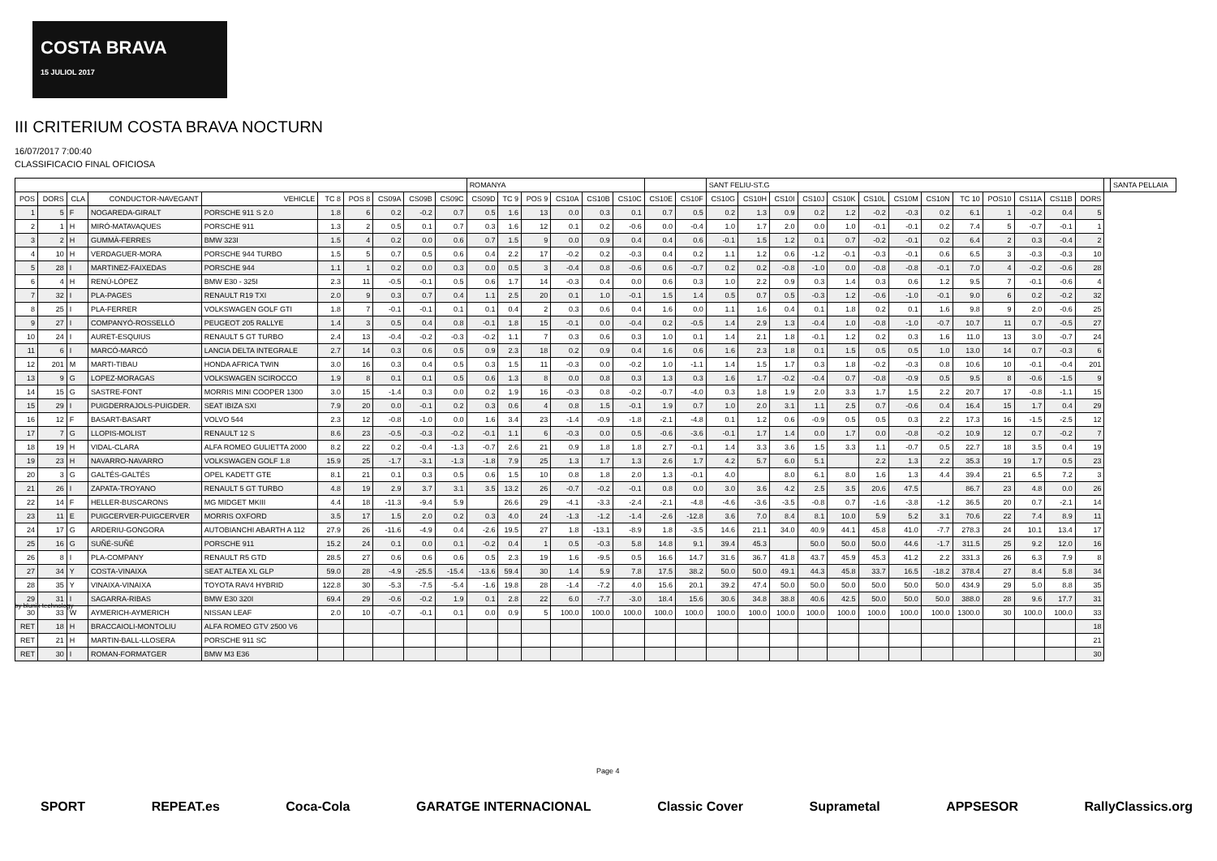COSTA BRAVA
15 JULIOL 2017
III CRITERIUM COSTA BRAVA NOCTURN
16/07/2017 7:00:40
CLASSIFICACIO FINAL OFICIOSA
| | | | | | | | | | | ROMANYA | | | | | | | | SANT FELIU-ST.G | | | | | | | | | | | | | | SANTA PELLAIA |
| --- | --- | --- | --- | --- | --- | --- | --- | --- | --- | --- | --- | --- | --- | --- | --- | --- | --- | --- | --- | --- | --- | --- | --- | --- | --- | --- | --- | --- | --- | --- | --- | --- |
| POS | DORS | CLA | CONDUCTOR-NAVEGANT | VEHICLE | TC 8 | POS 8 | CS09A | CS09B | CS09C | CS09D | TC 9 | POS 9 | CS10A | CS10B | CS10C | CS10E | CS10F | CS10G | CS10H | CS10I | CS10J | CS10K | CS10L | CS10M | CS10N | TC 10 | POS10 | CS11A | CS11B | DORS | | |
| 1 | 5 | F | NOGAREDA-GIRALT | PORSCHE 911 S 2.0 | 1.8 | 6 | 0.2 | -0.2 | 0.7 | 0.5 | 1.6 | 13 | 0.0 | 0.3 | 0.1 | 0.7 | 0.5 | 0.2 | 1.3 | 0.9 | 0.2 | 1.2 | -0.2 | -0.3 | 0.2 | 6.1 | 1 | -0.2 | 0.4 | 5 | | |
| 2 | 1 | H | MIRÓ-MATAVAQUES | PORSCHE 911 | 1.3 | 2 | 0.5 | 0.1 | 0.7 | 0.3 | 1.6 | 12 | 0.1 | 0.2 | -0.6 | 0.0 | -0.4 | 1.0 | 1.7 | 2.0 | 0.0 | 1.0 | -0.1 | -0.1 | 0.2 | 7.4 | 5 | -0.7 | -0.1 | 1 | | |
| 3 | 2 | H | GUMMÀ-FERRES | BMW 323I | 1.5 | 4 | 0.2 | 0.0 | 0.6 | 0.7 | 1.5 | 9 | 0.0 | 0.9 | 0.4 | 0.4 | 0.6 | -0.1 | 1.5 | 1.2 | 0.1 | 0.7 | -0.2 | -0.1 | 0.2 | 6.4 | 2 | 0.3 | -0.4 | 2 | | |
| 4 | 10 | H | VERDAGUER-MORA | PORSCHE 944 TURBO | 1.5 | 5 | 0.7 | 0.5 | 0.6 | 0.4 | 2.2 | 17 | -0.2 | 0.2 | -0.3 | 0.4 | 0.2 | 1.1 | 1.2 | 0.6 | -1.2 | -0.1 | -0.3 | -0.1 | 0.6 | 6.5 | 3 | -0.3 | -0.3 | 10 | | |
| 5 | 28 | I | MARTINEZ-FAIXEDAS | PORSCHE 944 | 1.1 | 1 | 0.2 | 0.0 | 0.3 | 0.0 | 0.5 | 3 | -0.4 | 0.8 | -0.6 | 0.6 | -0.7 | 0.2 | 0.2 | -0.8 | -1.0 | 0.0 | -0.8 | -0.8 | -0.1 | 7.0 | 4 | -0.2 | -0.6 | 28 | | |
| 6 | 4 | H | RENÚ-LÓPEZ | BMW E30 - 325I | 2.3 | 11 | -0.5 | -0.1 | 0.5 | 0.6 | 1.7 | 14 | -0.3 | 0.4 | 0.0 | 0.6 | 0.3 | 1.0 | 2.2 | 0.9 | 0.3 | 1.4 | 0.3 | 0.6 | 1.2 | 9.5 | 7 | -0.1 | -0.6 | 4 | | |
| 7 | 32 | I | PLA-PAGES | RENAULT R19 TXI | 2.0 | 9 | 0.3 | 0.7 | 0.4 | 1.1 | 2.5 | 20 | 0.1 | 1.0 | -0.1 | 1.5 | 1.4 | 0.5 | 0.7 | 0.5 | -0.3 | 1.2 | -0.6 | -1.0 | -0.1 | 9.0 | 6 | 0.2 | -0.2 | 32 | | |
| 8 | 25 | I | PLA-FERRER | VOLKSWAGEN GOLF GTI | 1.8 | 7 | -0.1 | -0.1 | 0.1 | 0.1 | 0.4 | 2 | 0.3 | 0.6 | 0.4 | 1.6 | 0.0 | 1.1 | 1.6 | 0.4 | 0.1 | 1.8 | 0.2 | 0.1 | 1.6 | 9.8 | 9 | 2.0 | -0.6 | 25 | | |
| 9 | 27 | I | COMPANYÓ-ROSSELLÓ | PEUGEOT 205 RALLYE | 1.4 | 3 | 0.5 | 0.4 | 0.8 | -0.1 | 1.8 | 15 | -0.1 | 0.0 | -0.4 | 0.2 | -0.5 | 1.4 | 2.9 | 1.3 | -0.4 | 1.0 | -0.8 | -1.0 | -0.7 | 10.7 | 11 | 0.7 | -0.5 | 27 | | |
| 10 | 24 | I | AURET-ESQUIUS | RENAULT 5 GT TURBO | 2.4 | 13 | -0.4 | -0.2 | -0.3 | -0.2 | 1.1 | 7 | 0.3 | 0.6 | 0.3 | 1.0 | 0.1 | 1.4 | 2.1 | 1.8 | -0.1 | 1.2 | 0.2 | 0.3 | 1.6 | 11.0 | 13 | 3.0 | -0.7 | 24 | | |
| 11 | 6 | I | MARCÓ-MARCÓ | LANCIA DELTA INTEGRALE | 2.7 | 14 | 0.3 | 0.6 | 0.5 | 0.9 | 2.3 | 18 | 0.2 | 0.9 | 0.4 | 1.6 | 0.6 | 1.6 | 2.3 | 1.8 | 0.1 | 1.5 | 0.5 | 0.5 | 1.0 | 13.0 | 14 | 0.7 | -0.3 | 6 | | |
| 12 | 201 | M | MARTI-TIBAU | HONDA AFRICA TWIN | 3.0 | 16 | 0.3 | 0.4 | 0.5 | 0.3 | 1.5 | 11 | -0.3 | 0.0 | -0.2 | 1.0 | -1.1 | 1.4 | 1.5 | 1.7 | 0.3 | 1.8 | -0.2 | -0.3 | 0.8 | 10.6 | 10 | -0.1 | -0.4 | 201 | | |
| 13 | 9 | G | LOPEZ-MORAGAS | VOLKSWAGEN SCIROCCO | 1.9 | 8 | 0.1 | 0.1 | 0.5 | 0.6 | 1.3 | 8 | 0.0 | 0.8 | 0.3 | 1.3 | 0.3 | 1.6 | 1.7 | -0.2 | -0.4 | 0.7 | -0.8 | -0.9 | 0.5 | 9.5 | 8 | -0.6 | -1.5 | 9 | | |
| 14 | 15 | G | SASTRE-FONT | MORRIS MINI COOPER 1300 | 3.0 | 15 | -1.4 | 0.3 | 0.0 | 0.2 | 1.9 | 16 | -0.3 | 0.8 | -0.2 | -0.7 | -4.0 | 0.3 | 1.8 | 1.9 | 2.0 | 3.3 | 1.7 | 1.5 | 2.2 | 20.7 | 17 | -0.8 | -1.1 | 15 | | |
| 15 | 29 | I | PUIGDERRAJOLS-PUIGDER. | SEAT IBIZA SXI | 7.9 | 20 | 0.0 | -0.1 | 0.2 | 0.3 | 0.6 | 4 | 0.8 | 1.5 | -0.1 | 1.9 | 0.7 | 1.0 | 2.0 | 3.1 | 1.1 | 2.5 | 0.7 | -0.6 | 0.4 | 16.4 | 15 | 1.7 | 0.4 | 29 | | |
| 16 | 12 | F | BASART-BASART | VOLVO 544 | 2.3 | 12 | -0.8 | -1.0 | 0.0 | 1.6 | 3.4 | 23 | -1.4 | -0.9 | -1.8 | -2.1 | -4.8 | 0.1 | 1.2 | 0.6 | -0.9 | 0.5 | 0.5 | 0.3 | 2.2 | 17.3 | 16 | -1.5 | -2.5 | 12 | | |
| 17 | 7 | G | LLOPIS-MOLIST | RENAULT 12 S | 8.6 | 23 | -0.5 | -0.3 | -0.2 | -0.1 | 1.1 | 6 | -0.3 | 0.0 | 0.5 | -0.6 | -3.6 | -0.1 | 1.7 | 1.4 | 0.0 | 1.7 | 0.0 | -0.8 | -0.2 | 10.9 | 12 | 0.7 | -0.2 | 7 | | |
| 18 | 19 | H | VIDAL-CLARA | ALFA ROMEO GULIETTA 2000 | 8.2 | 22 | 0.2 | -0.4 | -1.3 | -0.7 | 2.6 | 21 | 0.9 | 1.8 | 1.8 | 2.7 | -0.1 | 1.4 | 3.3 | 3.6 | 1.5 | 3.3 | 1.1 | -0.7 | 0.5 | 22.7 | 18 | 3.5 | 0.4 | 19 | | |
| 19 | 23 | H | NAVARRO-NAVARRO | VOLKSWAGEN GOLF 1.8 | 15.9 | 25 | -1.7 | -3.1 | -1.3 | -1.8 | 7.9 | 25 | 1.3 | 1.7 | 1.3 | 2.6 | 1.7 | 4.2 | 5.7 | 6.0 | 5.1 | | 2.2 | 1.3 | 2.2 | 35.3 | 19 | 1.7 | 0.5 | 23 | | |
| 20 | 3 | G | GALTÉS-GALTÉS | OPEL KADETT GTE | 8.1 | 21 | 0.1 | 0.3 | 0.5 | 0.6 | 1.5 | 10 | 0.8 | 1.8 | 2.0 | 1.3 | -0.1 | 4.0 | | 8.0 | 6.1 | 8.0 | 1.6 | 1.3 | 4.4 | 39.4 | 21 | 6.5 | 7.2 | 3 | | |
| 21 | 26 | I | ZAPATA-TROYANO | RENAULT 5 GT TURBO | 4.8 | 19 | 2.9 | 3.7 | 3.1 | 3.5 | 13.2 | 26 | -0.7 | -0.2 | -0.1 | 0.8 | 0.0 | 3.0 | 3.6 | 4.2 | 2.5 | 3.5 | 20.6 | 47.5 | | 86.7 | 23 | 4.8 | 0.0 | 26 | | |
| 22 | 14 | F | HELLER-BUSCARONS | MG MIDGET MKIII | 4.4 | 18 | -11.3 | -9.4 | 5.9 | | 26.6 | 29 | -4.1 | -3.3 | -2.4 | -2.1 | -4.8 | -4.6 | -3.6 | -3.5 | -0.8 | 0.7 | -1.6 | -3.8 | -1.2 | 36.5 | 20 | 0.7 | -2.1 | 14 | | |
| 23 | 11 | E | PUIGCERVER-PUIGCERVER | MORRIS OXFORD | 3.5 | 17 | 1.5 | 2.0 | 0.2 | 0.3 | 4.0 | 24 | -1.3 | -1.2 | -1.4 | -2.6 | -12.8 | 3.6 | 7.0 | 8.4 | 8.1 | 10.0 | 5.9 | 5.2 | 3.1 | 70.6 | 22 | 7.4 | 8.9 | 11 | | |
| 24 | 17 | G | ARDERIU-GONGORA | AUTOBIANCHI ABARTH A 112 | 27.9 | 26 | -11.6 | -4.9 | 0.4 | -2.6 | 19.5 | 27 | 1.8 | -13.1 | -8.9 | 1.8 | -3.5 | 14.6 | 21.1 | 34.0 | 40.9 | 44.1 | 45.8 | 41.0 | -7.7 | 278.3 | 24 | 10.1 | 13.4 | 17 | | |
| 25 | 16 | G | SUÑÉ-SUÑÉ | PORSCHE 911 | 15.2 | 24 | 0.1 | 0.0 | 0.1 | -0.2 | 0.4 | 1 | 0.5 | -0.3 | 5.8 | 14.8 | 9.1 | 39.4 | 45.3 | | 50.0 | 50.0 | 50.0 | 44.6 | -1.7 | 311.5 | 25 | 9.2 | 12.0 | 16 | | |
| 26 | 8 | I | PLA-COMPANY | RENAULT R5 GTD | 28.5 | 27 | 0.6 | 0.6 | 0.6 | 0.5 | 2.3 | 19 | 1.6 | -9.5 | 0.5 | 16.6 | 14.7 | 31.6 | 36.7 | 41.8 | 43.7 | 45.9 | 45.3 | 41.2 | 2.2 | 331.3 | 26 | 6.3 | 7.9 | 8 | | |
| 27 | 34 | Y | COSTA-VINAIXA | SEAT ALTEA XL GLP | 59.0 | 28 | -4.9 | -25.5 | -15.4 | -13.6 | 59.4 | 30 | 1.4 | 5.9 | 7.8 | 17.5 | 38.2 | 50.0 | 50.0 | 49.1 | 44.3 | 45.8 | 33.7 | 16.5 | -18.2 | 378.4 | 27 | 8.4 | 5.8 | 34 | | |
| 28 | 35 | Y | VINAIXA-VINAIXA | TOYOTA RAV4 HYBRID | 122.8 | 30 | -5.3 | -7.5 | -5.4 | -1.6 | 19.8 | 28 | -1.4 | -7.2 | 4.0 | 15.6 | 20.1 | 39.2 | 47.4 | 50.0 | 50.0 | 50.0 | 50.0 | 50.0 | 50.0 | 434.9 | 29 | 5.0 | 8.8 | 35 | | |
| 29 | 31 | I | SAGARRA-RIBAS | BMW E30 320I | 69.4 | 29 | -0.6 | -0.2 | 1.9 | 0.1 | 2.8 | 22 | 6.0 | -7.7 | -3.0 | 18.4 | 15.6 | 30.6 | 34.8 | 38.8 | 40.6 | 42.5 | 50.0 | 50.0 | 50.0 | 388.0 | 28 | 9.6 | 17.7 | 31 | | |
| 30 | 33 | W | AYMERICH-AYMERICH | NISSAN LEAF | 2.0 | 10 | -0.7 | -0.1 | 0.1 | 0.0 | 0.9 | 5 | 100.0 | 100.0 | 100.0 | 100.0 | 100.0 | 100.0 | 100.0 | 100.0 | 100.0 | 100.0 | 100.0 | 100.0 | 100.0 | 1300.0 | 30 | 100.0 | 100.0 | 33 | | |
| RET | 18 | H | BRACCAIOLI-MONTOLIU | ALFA ROMEO GTV 2500 V6 | | | | | | | | | | | | | | | | | | | | | | | | | | 18 | | |
| RET | 21 | H | MARTIN-BALL-LLOSERA | PORSCHE 911 SC | | | | | | | | | | | | | | | | | | | | | | | | | | 21 | | |
| RET | 30 | I | ROMAN-FORMATGER | BMW M3 E36 | | | | | | | | | | | | | | | | | | | | | | | | | | 30 | | |
by blunik technology
Page 4
SPORT REPEAT.es Coca-Cola GARATGE INTERNACIONAL Classic Cover Suprametal APPSESOR RallyClassics.org